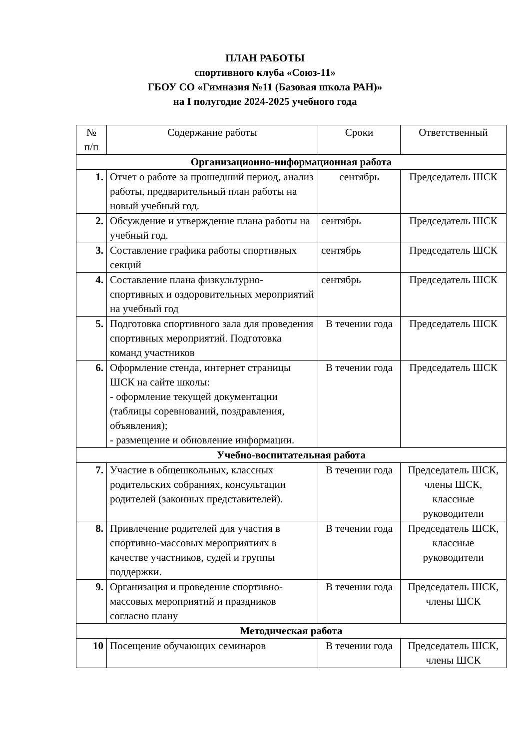ПЛАН РАБОТЫ
спортивного клуба «Союз-11»
ГБОУ СО «Гимназия №11 (Базовая школа РАН)»
на I полугодие 2024-2025 учебного года
| № п/п | Содержание работы | Сроки | Ответственный |
| --- | --- | --- | --- |
| Организационно-информационная работа | | | |
| 1. | Отчет о работе за прошедший период, анализ работы, предварительный план работы на новый учебный год. | сентябрь | Председатель ШСК |
| 2. | Обсуждение и утверждение плана работы на учебный год. | сентябрь | Председатель ШСК |
| 3. | Составление графика работы спортивных секций | сентябрь | Председатель ШСК |
| 4. | Составление плана физкультурно-спортивных и оздоровительных мероприятий на учебный год | сентябрь | Председатель ШСК |
| 5. | Подготовка спортивного зала для проведения спортивных мероприятий. Подготовка команд участников | В течении года | Председатель ШСК |
| 6. | Оформление стенда, интернет страницы ШСК на сайте школы: - оформление текущей документации (таблицы соревнований, поздравления, объявления); - размещение и обновление информации. | В течении года | Председатель ШСК |
| Учебно-воспитательная работа | | | |
| 7. | Участие в общешкольных, классных родительских собраниях, консультации родителей (законных представителей). | В течении года | Председатель ШСК, члены ШСК, классные руководители |
| 8. | Привлечение родителей для участия в спортивно-массовых мероприятиях в качестве участников, судей и группы поддержки. | В течении года | Председатель ШСК, классные руководители |
| 9. | Организация и проведение спортивно-массовых мероприятий и праздников согласно плану | В течении года | Председатель ШСК, члены ШСК |
| Методическая работа | | | |
| 10 | Посещение обучающих семинаров | В течении года | Председатель ШСК, члены ШСК |